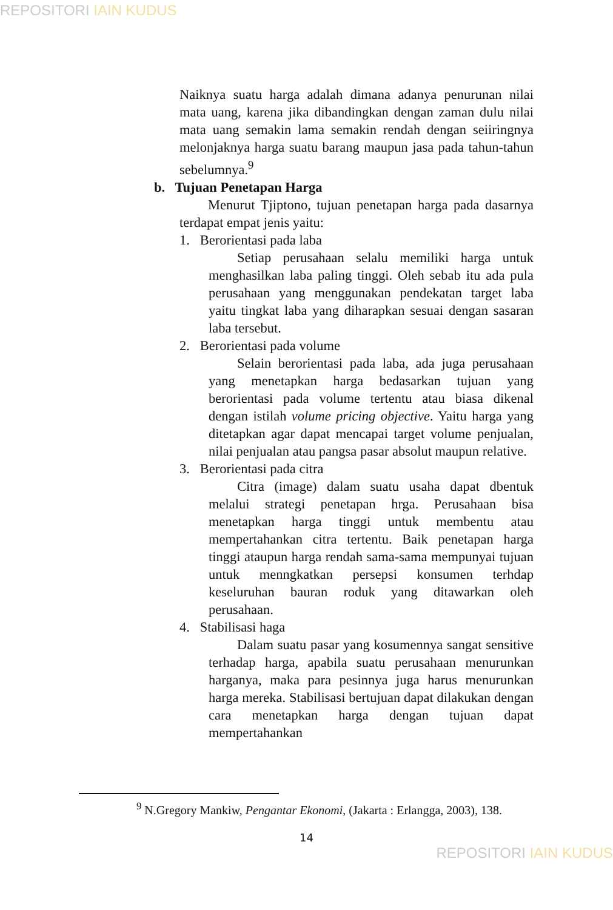REPOSITORI IAIN KUDUS
Naiknya suatu harga adalah dimana adanya penurunan nilai mata uang, karena jika dibandingkan dengan zaman dulu nilai mata uang semakin lama semakin rendah dengan seiiringnya melonjaknya harga suatu barang maupun jasa pada tahun-tahun sebelumnya.<sup>9</sup>
b. Tujuan Penetapan Harga
Menurut Tjiptono, tujuan penetapan harga pada dasarnya terdapat empat jenis yaitu:
1. Berorientasi pada laba
Setiap perusahaan selalu memiliki harga untuk menghasilkan laba paling tinggi. Oleh sebab itu ada pula perusahaan yang menggunakan pendekatan target laba yaitu tingkat laba yang diharapkan sesuai dengan sasaran laba tersebut.
2. Berorientasi pada volume
Selain berorientasi pada laba, ada juga perusahaan yang menetapkan harga bedasarkan tujuan yang berorientasi pada volume tertentu atau biasa dikenal dengan istilah volume pricing objective. Yaitu harga yang ditetapkan agar dapat mencapai target volume penjualan, nilai penjualan atau pangsa pasar absolut maupun relative.
3. Berorientasi pada citra
Citra (image) dalam suatu usaha dapat dbentuk melalui strategi penetapan hrga. Perusahaan bisa menetapkan harga tinggi untuk membentu atau mempertahankan citra tertentu. Baik penetapan harga tinggi ataupun harga rendah sama-sama mempunyai tujuan untuk menngkatkan persepsi konsumen terhdap keseluruhan bauran roduk yang ditawarkan oleh perusahaan.
4. Stabilisasi haga
Dalam suatu pasar yang kosumennya sangat sensitive terhadap harga, apabila suatu perusahaan menurunkan harganya, maka para pesinnya juga harus menurunkan harga mereka. Stabilisasi bertujuan dapat dilakukan dengan cara menetapkan harga dengan tujuan dapat mempertahankan
<sup>9</sup> N.Gregory Mankiw, Pengantar Ekonomi, (Jakarta : Erlangga, 2003), 138.
14
REPOSITORI IAIN KUDUS